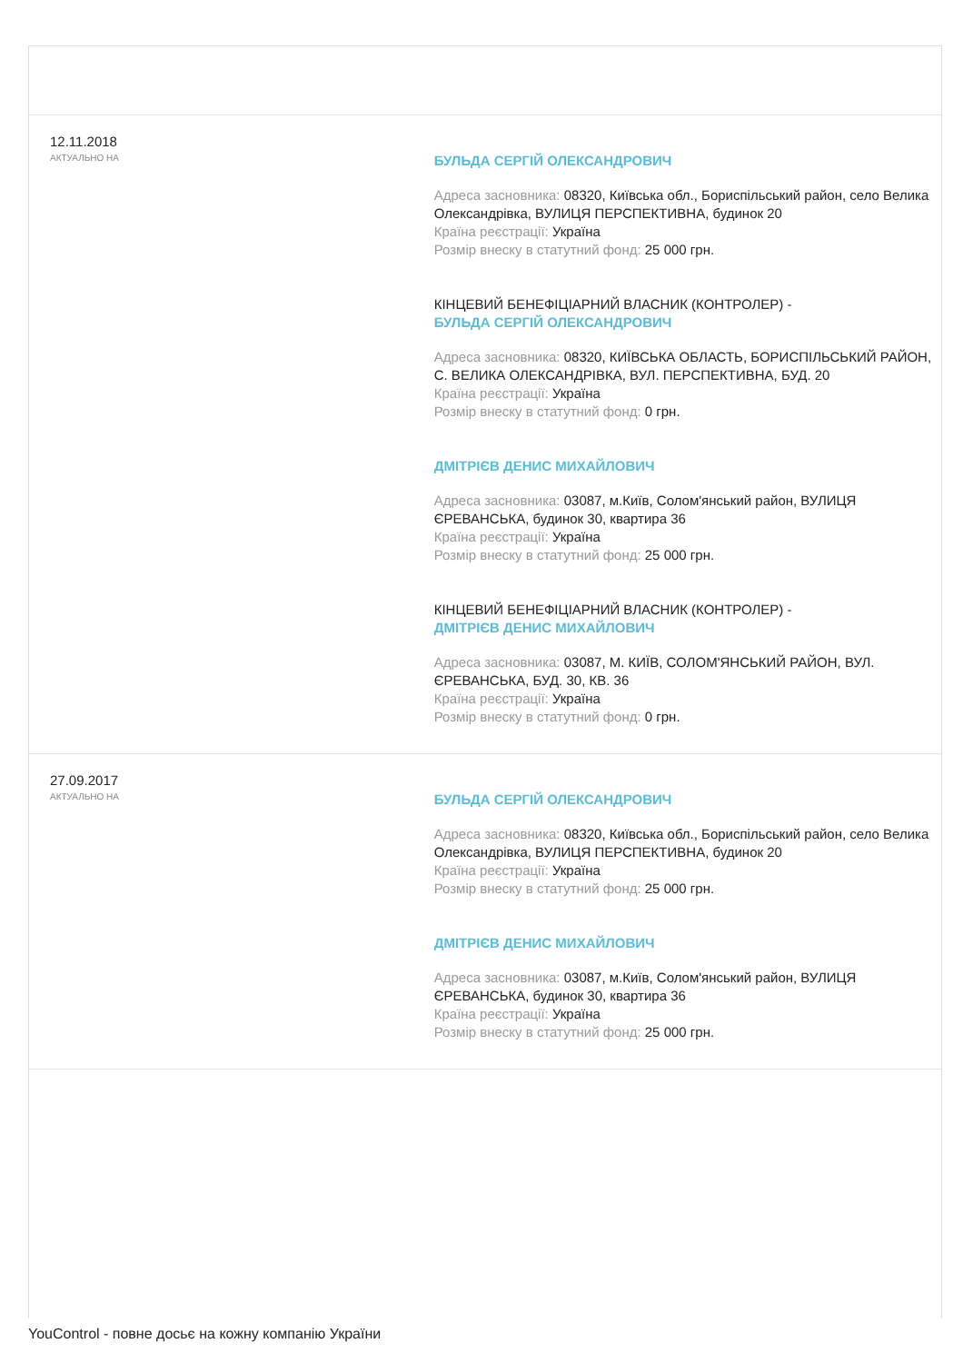12.11.2018
АКТУАЛЬНО НА
БУЛЬДА СЕРГІЙ ОЛЕКСАНДРОВИЧ
Адреса засновника: 08320, Київська обл., Бориспільський район, село Велика Олександрівка, ВУЛИЦЯ ПЕРСПЕКТИВНА, будинок 20
Країна реєстрації: Україна
Розмір внеску в статутний фонд: 25 000 грн.
КІНЦЕВИЙ БЕНЕФІЦІАРНИЙ ВЛАСНИК (КОНТРОЛЕР) -
БУЛЬДА СЕРГІЙ ОЛЕКСАНДРОВИЧ
Адреса засновника: 08320, КИЇВСЬКА ОБЛАСТЬ, БОРИСПІЛЬСЬКИЙ РАЙОН, С. ВЕЛИКА ОЛЕКСАНДРІВКА, ВУЛ. ПЕРСПЕКТИВНА, БУД. 20
Країна реєстрації: Україна
Розмір внеску в статутний фонд: 0 грн.
ДМІТРІЄВ ДЕНИС МИХАЙЛОВИЧ
Адреса засновника: 03087, м.Київ, Солом'янський район, ВУЛИЦЯ ЄРЕВАНСЬКА, будинок 30, квартира 36
Країна реєстрації: Україна
Розмір внеску в статутний фонд: 25 000 грн.
КІНЦЕВИЙ БЕНЕФІЦІАРНИЙ ВЛАСНИК (КОНТРОЛЕР) -
ДМІТРІЄВ ДЕНИС МИХАЙЛОВИЧ
Адреса засновника: 03087, М. КИЇВ, СОЛОМ'ЯНСЬКИЙ РАЙОН, ВУЛ. ЄРЕВАНСЬКА, БУД. 30, КВ. 36
Країна реєстрації: Україна
Розмір внеску в статутний фонд: 0 грн.
27.09.2017
АКТУАЛЬНО НА
БУЛЬДА СЕРГІЙ ОЛЕКСАНДРОВИЧ
Адреса засновника: 08320, Київська обл., Бориспільський район, село Велика Олександрівка, ВУЛИЦЯ ПЕРСПЕКТИВНА, будинок 20
Країна реєстрації: Україна
Розмір внеску в статутний фонд: 25 000 грн.
ДМІТРІЄВ ДЕНИС МИХАЙЛОВИЧ
Адреса засновника: 03087, м.Київ, Солом'янський район, ВУЛИЦЯ ЄРЕВАНСЬКА, будинок 30, квартира 36
Країна реєстрації: Україна
Розмір внеску в статутний фонд: 25 000 грн.
YouControl - повне досьє на кожну компанію України